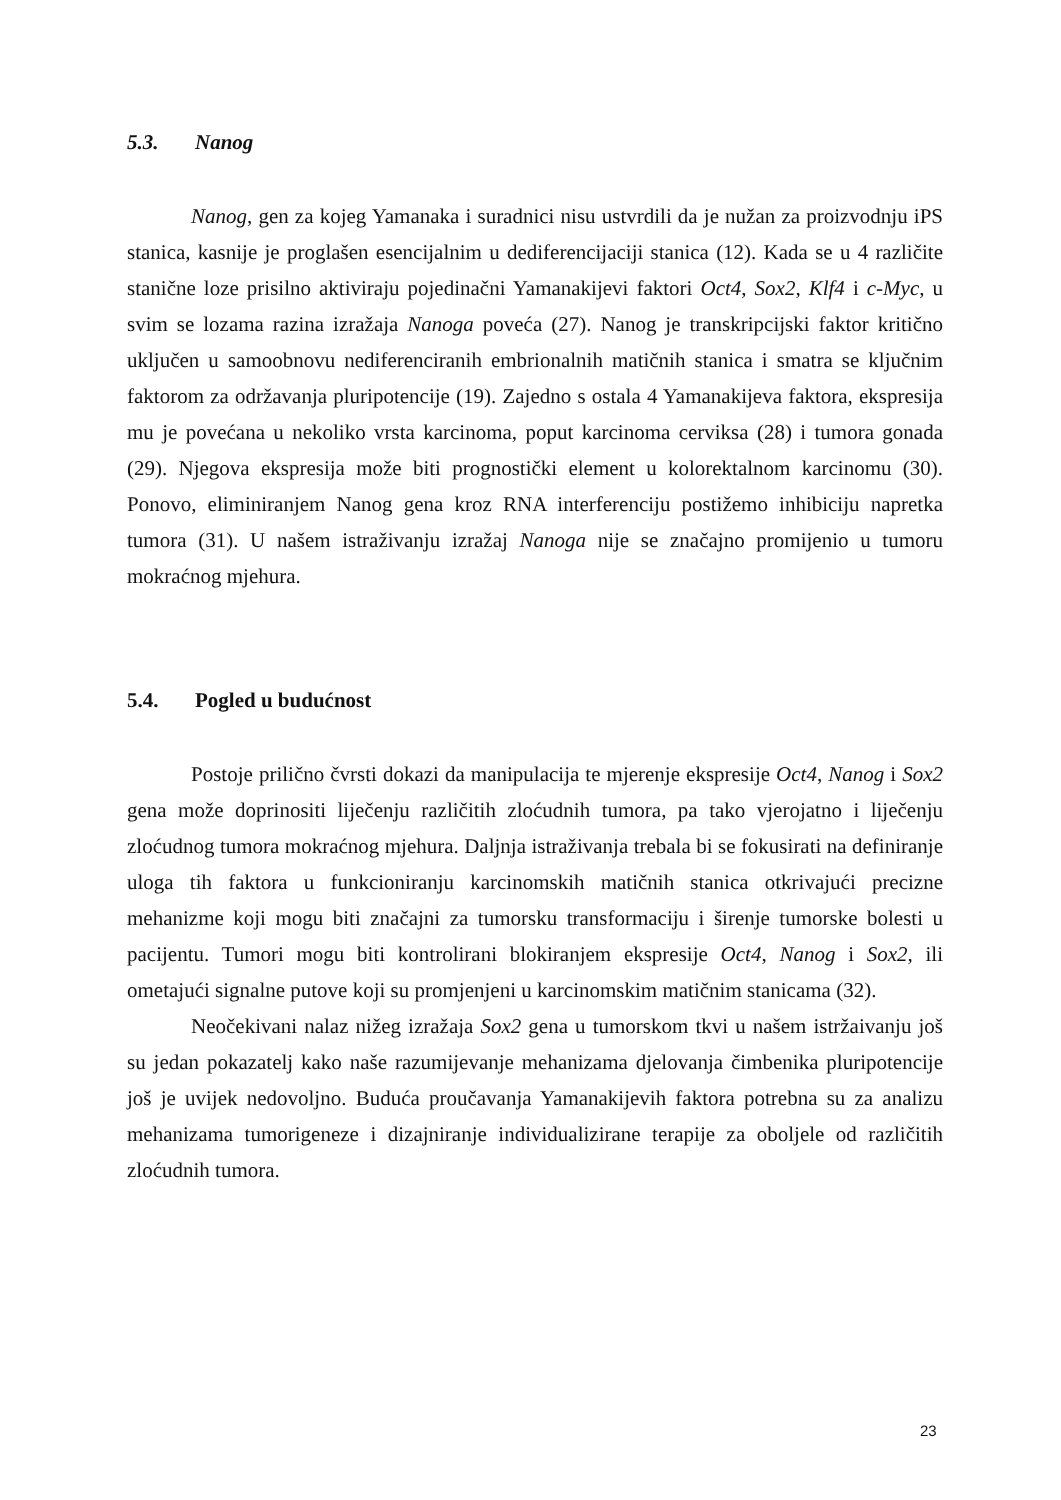5.3. Nanog
Nanog, gen za kojeg Yamanaka i suradnici nisu ustvrdili da je nužan za proizvodnju iPS stanica, kasnije je proglašen esencijalnim u dediferencijaciji stanica (12). Kada se u 4 različite stanične loze prisilno aktiviraju pojedinačni Yamanakijevi faktori Oct4, Sox2, Klf4 i c-Myc, u svim se lozama razina izražaja Nanoga poveća (27). Nanog je transkripcijski faktor kritično uključen u samoobnovu nediferenciranih embrionalnih matičnih stanica i smatra se ključnim faktorom za održavanja pluripotencije (19). Zajedno s ostala 4 Yamanakijeva faktora, ekspresija mu je povećana u nekoliko vrsta karcinoma, poput karcinoma cerviksa (28) i tumora gonada (29). Njegova ekspresija može biti prognostički element u kolorektalnom karcinomu (30). Ponovo, eliminiranjem Nanog gena kroz RNA interferenciju postižemo inhibiciju napretka tumora (31). U našem istraživanju izražaj Nanoga nije se značajno promijenio u tumoru mokraćnog mjehura.
5.4. Pogled u budućnost
Postoje prilično čvrsti dokazi da manipulacija te mjerenje ekspresije Oct4, Nanog i Sox2 gena može doprinositi liječenju različitih zloćudnih tumora, pa tako vjerojatno i liječenju zloćudnog tumora mokraćnog mjehura. Daljnja istraživanja trebala bi se fokusirati na definiranje uloga tih faktora u funkcioniranju karcinomskih matičnih stanica otkrivajući precizne mehanizme koji mogu biti značajni za tumorsku transformaciju i širenje tumorske bolesti u pacijentu. Tumori mogu biti kontrolirani blokiranjem ekspresije Oct4, Nanog i Sox2, ili ometajući signalne putove koji su promjenjeni u karcinomskim matičnim stanicama (32).
Neočekivani nalaz nižeg izražaja Sox2 gena u tumorskom tkvi u našem istržaivanju još su jedan pokazatelj kako naše razumijevanje mehanizama djelovanja čimbenika pluripotencije još je uvijek nedovoljno. Buduća proučavanja Yamanakijevih faktora potrebna su za analizu mehanizama tumorigeneze i dizajniranje individualizirane terapije za oboljele od različitih zloćudnih tumora.
23